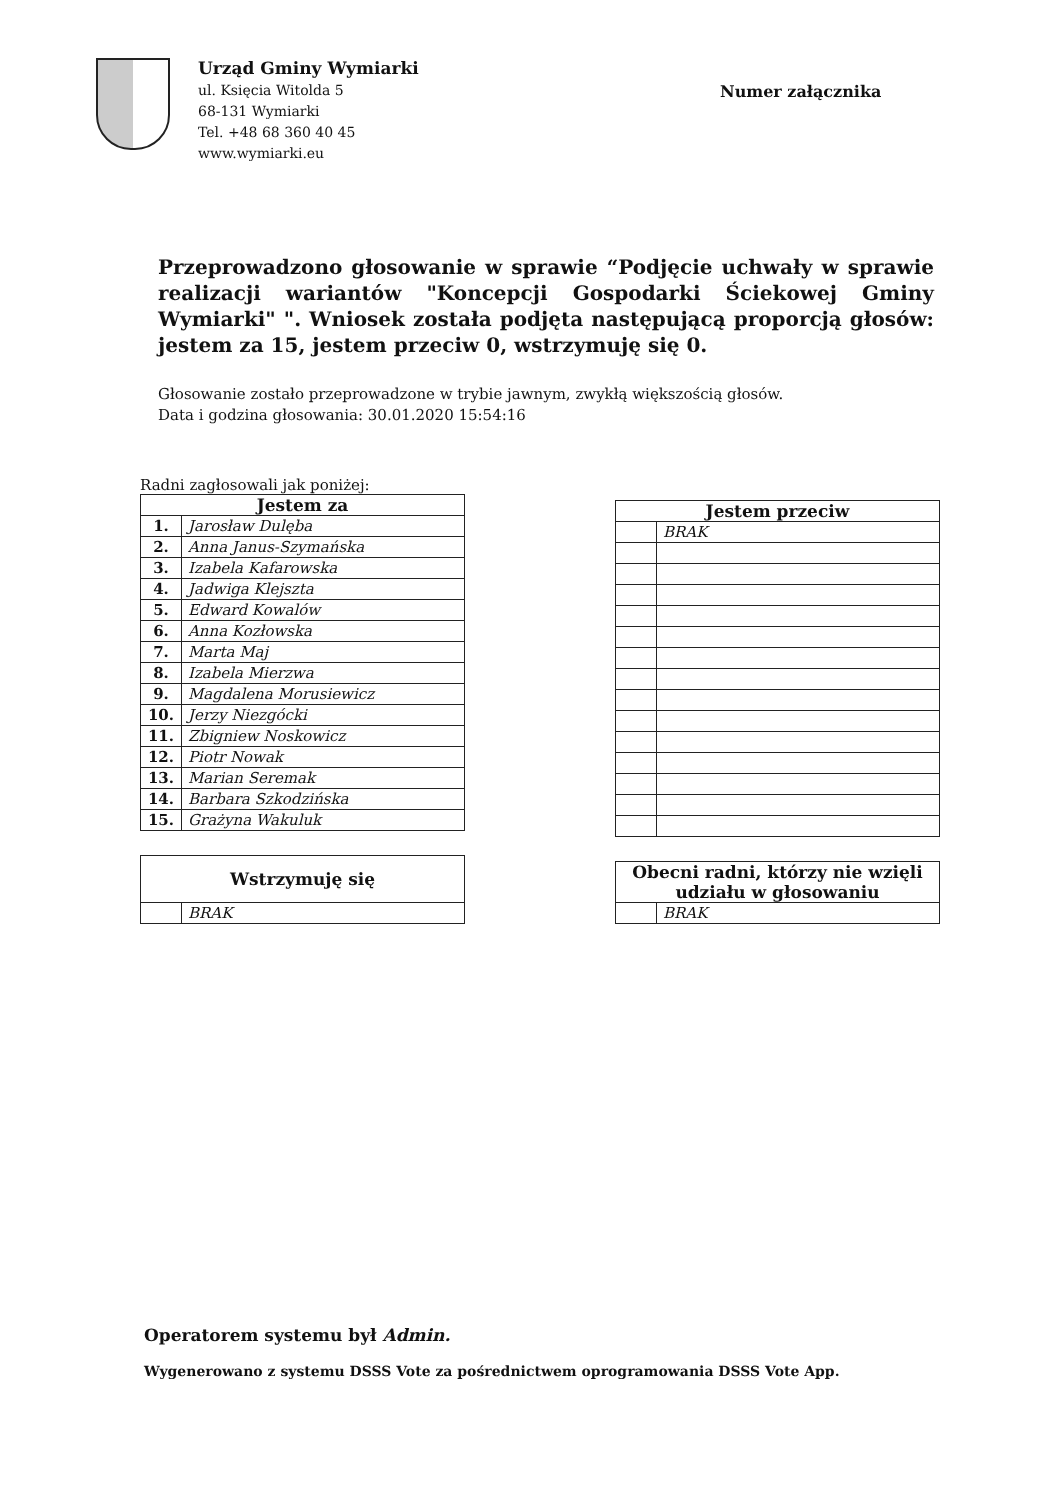Urząd Gminy Wymiarki
ul. Księcia Witolda 5
68-131 Wymiarki
Tel. +48 68 360 40 45
www.wymiarki.eu
Numer załącznika
Przeprowadzono głosowanie w sprawie “Podjęcie uchwały w sprawie realizacji wariantów "Koncepcji Gospodarki Ściekowej Gminy Wymiarki" ". Wniosek została podjęta następującą proporcją głosów: jestem za 15, jestem przeciw 0, wstrzymuję się 0.
Głosowanie zostało przeprowadzone w trybie jawnym, zwykłą większością głosów.
Data i godzina głosowania: 30.01.2020 15:54:16
Radni zagłosowali jak poniżej:
| Jestem za | |
| --- | --- |
| 1. | Jarosław Dulęba |
| 2. | Anna Janus-Szymańska |
| 3. | Izabela Kafarowska |
| 4. | Jadwiga Klejszta |
| 5. | Edward Kowalów |
| 6. | Anna Kozłowska |
| 7. | Marta Maj |
| 8. | Izabela Mierzwa |
| 9. | Magdalena Morusiewicz |
| 10. | Jerzy Niezgócki |
| 11. | Zbigniew Noskowicz |
| 12. | Piotr Nowak |
| 13. | Marian Seremak |
| 14. | Barbara Szkodzińska |
| 15. | Grażyna Wakuluk |
| Wstrzymuję się | |
| --- | --- |
| | BRAK |
| Jestem przeciw | |
| --- | --- |
| | BRAK |
| Obecni radni, którzy nie wzięli udziału w głosowaniu | |
| --- | --- |
| | BRAK |
Operatorem systemu był Admin.
Wygenerowano z systemu DSSS Vote za pośrednictwem oprogramowania DSSS Vote App.